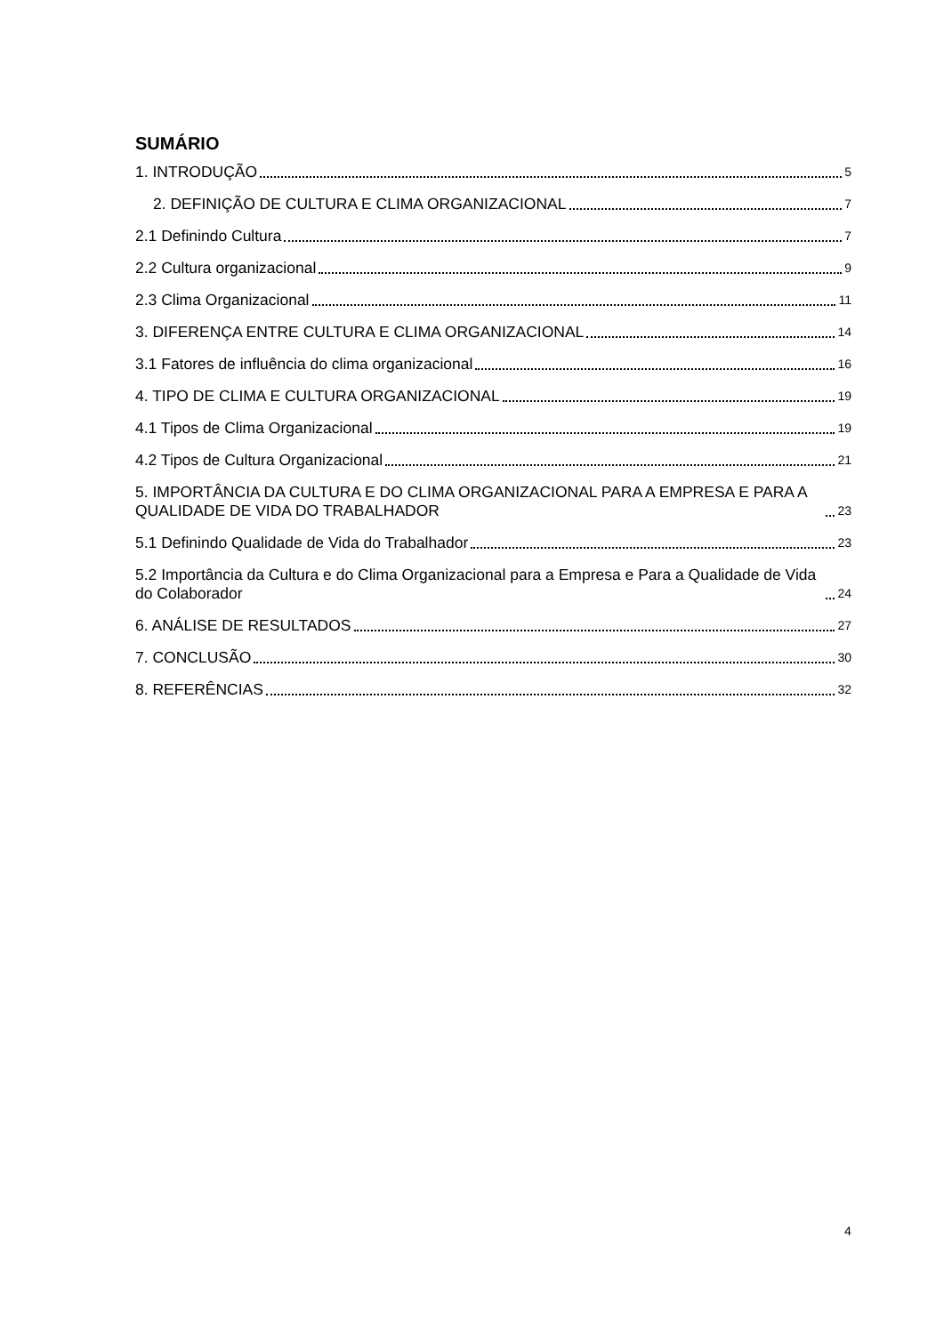SUMÁRIO
1. INTRODUÇÃO 5
2. DEFINIÇÃO DE CULTURA E CLIMA ORGANIZACIONAL 7
2.1 Definindo Cultura 7
2.2 Cultura organizacional 9
2.3 Clima Organizacional 11
3. DIFERENÇA ENTRE CULTURA E CLIMA ORGANIZACIONAL 14
3.1 Fatores de influência do clima organizacional 16
4. TIPO DE CLIMA E CULTURA ORGANIZACIONAL 19
4.1 Tipos de Clima Organizacional 19
4.2 Tipos de Cultura Organizacional 21
5. IMPORTÂNCIA DA CULTURA E DO CLIMA ORGANIZACIONAL PARA A EMPRESA E PARA A QUALIDADE DE VIDA DO TRABALHADOR 23
5.1 Definindo Qualidade de Vida do Trabalhador 23
5.2 Importância da Cultura e do Clima Organizacional para a Empresa e Para a Qualidade de Vida do Colaborador 24
6. ANÁLISE DE RESULTADOS 27
7. CONCLUSÃO 30
8. REFERÊNCIAS 32
4